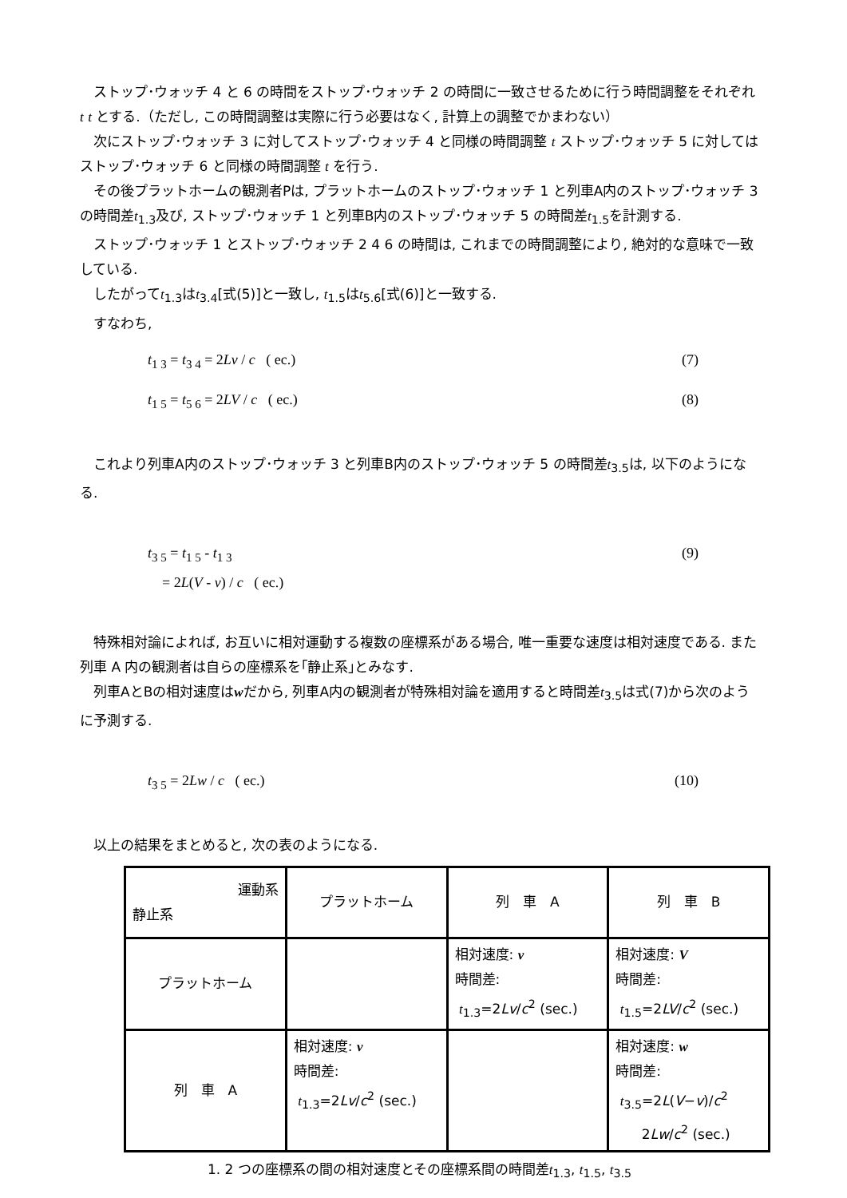ストップ･ウォッチ 4 と 6 の時間をストップ･ウォッチ 2 の時間に一致させるために行う時間調整をそれぞれ t t とする.（ただし, この時間調整は実際に行う必要はなく, 計算上の調整でかまわない）
次にストップ･ウォッチ 3 に対してストップ･ウォッチ 4 と同様の時間調整 t ストップ･ウォッチ 5 に対してはストップ･ウォッチ 6 と同様の時間調整 t を行う.
その後プラットホームの観測者Pは, プラットホームのストップ･ウォッチ 1 と列車A内のストップ･ウォッチ 3 の時間差t<sub>1.3</sub>及び, ストップ･ウォッチ 1 と列車B内のストップ･ウォッチ 5 の時間差t<sub>1.5</sub>を計測する.
ストップ･ウォッチ 1 とストップ･ウォッチ 2 4 6 の時間は, これまでの時間調整により, 絶対的な意味で一致している.
したがってt<sub>1.3</sub>はt<sub>3.4</sub>[式(5)]と一致し, t<sub>1.5</sub>はt<sub>5.6</sub>[式(6)]と一致する.
すなわち,
t<sub>1 3</sub> = t<sub>3 4</sub> = 2Lv / c ( ec.) (7)
t<sub>1 5</sub> = t<sub>5 6</sub> = 2LV / c ( ec.) (8)
これより列車A内のストップ･ウォッチ 3 と列車B内のストップ･ウォッチ 5 の時間差t<sub>3.5</sub>は, 以下のようになる.
t<sub>3 5</sub> = t<sub>1 5</sub> - t<sub>1 3</sub>
= 2L(V - v) / c ( ec.) (9)
特殊相対論によれば, お互いに相対運動する複数の座標系がある場合, 唯一重要な速度は相対速度である. また列車 A 内の観測者は自らの座標系を｢静止系｣とみなす.
列車AとBの相対速度はwだから, 列車A内の観測者が特殊相対論を適用すると時間差t<sub>3.5</sub>は式(7)から次のように予測する.
t<sub>3 5</sub> = 2Lw / c ( ec.) (10)
以上の結果をまとめると, 次の表のようになる.
| 運動系 静止系 | プラットホーム | 列 車 A | 列 車 B |
| プラットホーム | | 相対速度: v 時間差: t<sub>1.3</sub>=2 Lv / c<sup>2</sup> (sec.) | 相対速度: V 時間差: t<sub>1.5</sub>=2 LV / c<sup>2</sup> (sec.) |
| 列 車 A | 相対速度: v 時間差: t<sub>1.3</sub>=2 Lv / c<sup>2</sup> (sec.) | | 相対速度: w 時間差: t<sub>3.5</sub>=2 L ( V − v )/ c<sup>2</sup> 2 Lw / c<sup>2</sup> (sec.) |
1. 2 つの座標系の間の相対速度とその座標系間の時間差t<sub>1.3</sub>, t<sub>1.5</sub>, t<sub>3.5</sub>